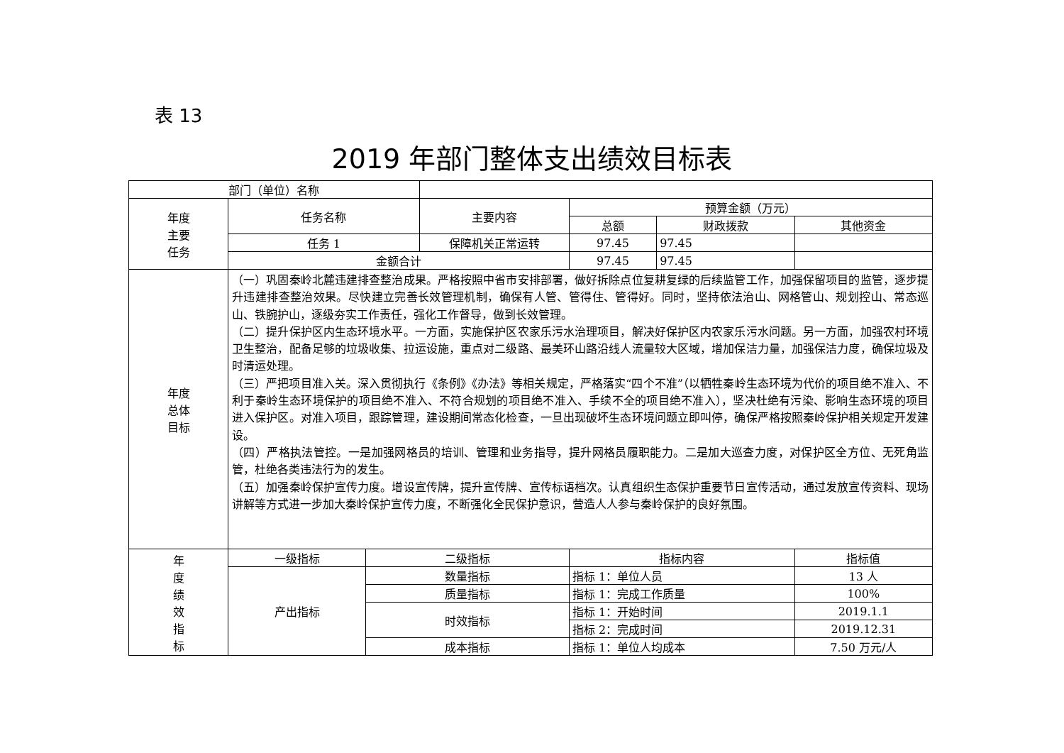表 13
2019 年部门整体支出绩效目标表
| 部门（单位）名称 | | | | | | |
| 年度 主要 任务 | 任务名称 | | 主要内容 | 预算金额（万元） | | |
| | | | | 总额 | 财政拨款 | 其他资金 |
| | 任务 1 | | 保障机关正常运转 | 97.45 | 97.45 | |
| | 金额合计 | | | 97.45 | 97.45 | |
| 年度 总体 目标 | （一）巩固秦岭北麓违建排查整治成果。严格按照中省市安排部署，做好拆除点位复耕复绿的后续监管工作，加强保留项目的监管，逐步提升违建排查整治效果。尽快建立完善长效管理机制，确保有人管、管得住、管得好。同时，坚持依法治山、网格管山、规划控山、常态巡山、铁腕护山，逐级夯实工作责任，强化工作督导，做到长效管理。 （二）提升保护区内生态环境水平。一方面，实施保护区农家乐污水治理项目，解决好保护区内农家乐污水问题。另一方面，加强农村环境卫生整治，配备足够的垃圾收集、拉运设施，重点对二级路、最美环山路沿线人流量较大区域，增加保洁力量，加强保洁力度，确保垃圾及时清运处理。 （三）严把项目准入关。深入贯彻执行《条例》《办法》等相关规定，严格落实“四个不准”（以牺牲秦岭生态环境为代价的项目绝不准入、不利于秦岭生态环境保护的项目绝不准入、不符合规划的项目绝不准入、手续不全的项目绝不准入），坚决杜绝有污染、影响生态环境的项目进入保护区。对准入项目，跟踪管理，建设期间常态化检查，一旦出现破坏生态环境问题立即叫停，确保严格按照秦岭保护相关规定开发建设。 （四）严格执法管控。一是加强网格员的培训、管理和业务指导，提升网格员履职能力。二是加大巡查力度，对保护区全方位、无死角监管，杜绝各类违法行为的发生。 （五）加强秦岭保护宣传力度。增设宣传牌，提升宣传牌、宣传标语档次。认真组织生态保护重要节日宣传活动，通过发放宣传资料、现场讲解等方式进一步加大秦岭保护宣传力度，不断强化全民保护意识，营造人人参与秦岭保护的良好氛围。 | | | | | |
| 年 度 绩 效 指 标 | 一级指标 | 二级指标 | | 指标内容 | | 指标值 |
| | 产出指标 | 数量指标 | | 指标 1：单位人员 | | 13 人 |
| | | 质量指标 | | 指标 1：完成工作质量 | | 100% |
| | | 时效指标 | | 指标 1：开始时间 | | 2019.1.1 |
| | | | | 指标 2：完成时间 | | 2019.12.31 |
| | | 成本指标 | | 指标 1：单位人均成本 | | 7.50 万元/人 |